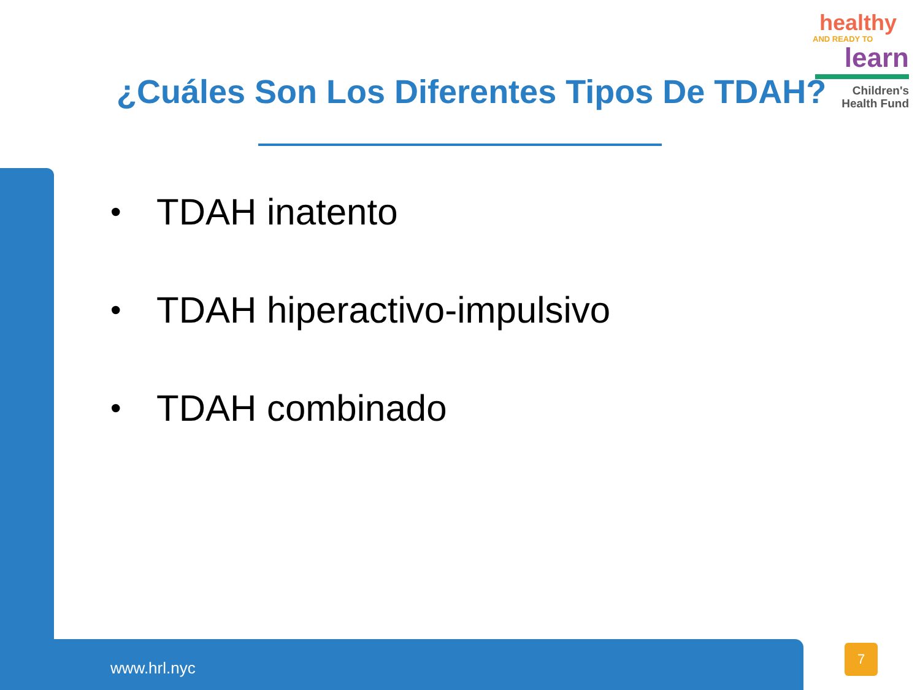healthy
AND READY TO
learn
Children's
Health Fund
¿Cuáles Son Los Diferentes Tipos De TDAH?
• TDAH inatento
• TDAH hiperactivo-impulsivo
• TDAH combinado
www.hrl.nyc
7